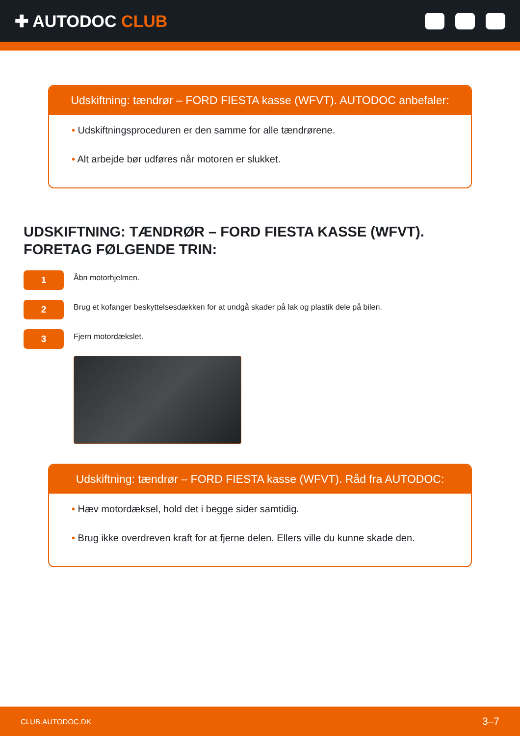✚ AUTODOC CLUB
Udskiftning: tændrør – FORD FIESTA kasse (WFVT). AUTODOC anbefaler:
• Udskiftningsproceduren er den samme for alle tændrørene.
• Alt arbejde bør udføres når motoren er slukket.
UDSKIFTNING: TÆNDRØR – FORD FIESTA KASSE (WFVT). FORETAG FØLGENDE TRIN:
1
Åbn motorhjelmen.
2
Brug et kofanger beskyttelsesdækken for at undgå skader på lak og plastik dele på bilen.
3
Fjern motordækslet.
Udskiftning: tændrør – FORD FIESTA kasse (WFVT). Råd fra AUTODOC:
• Hæv motordæksel, hold det i begge sider samtidig.
• Brug ikke overdreven kraft for at fjerne delen. Ellers ville du kunne skade den.
CLUB.AUTODOC.DK 3–7